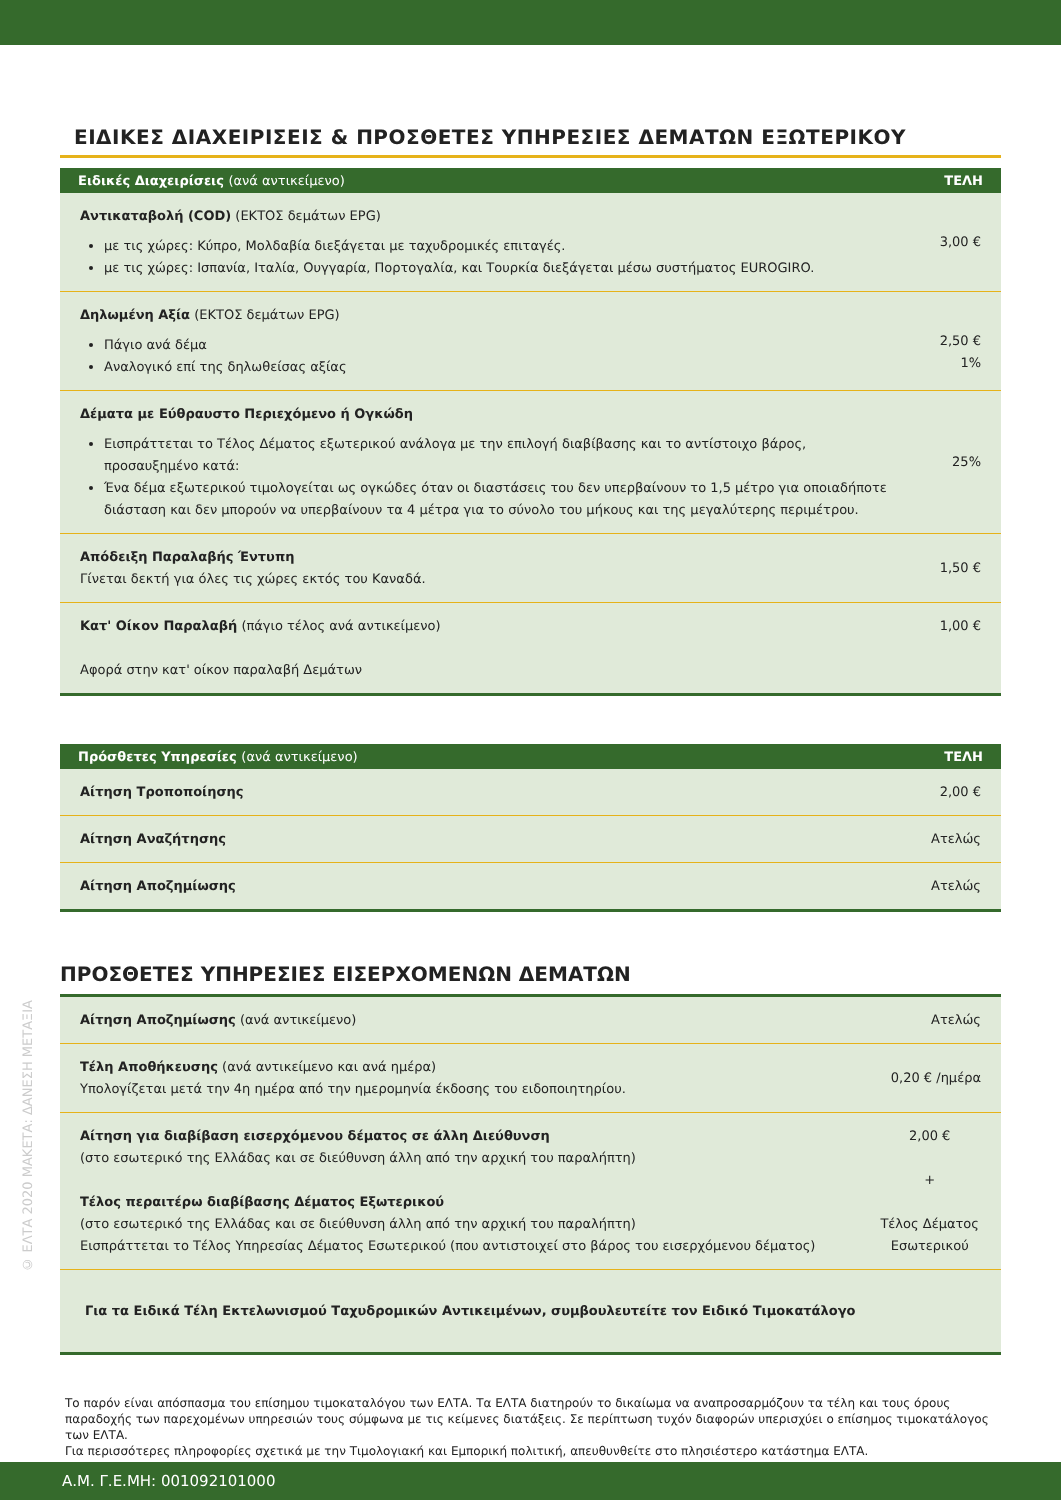© ΕΛΤΑ 2020 ΜΑΚΕΤΑ: ΔΑΝΕΣΗ ΜΕΤΑΞΙΑ
ΕΙΔΙΚΕΣ ΔΙΑΧΕΙΡΙΣΕΙΣ & ΠΡΟΣΘΕΤΕΣ ΥΠΗΡΕΣΙΕΣ ΔΕΜΑΤΩΝ ΕΞΩΤΕΡΙΚΟΥ
| Ειδικές Διαχειρίσεις (ανά αντικείμενο) | ΤΕΛΗ |
| --- | --- |
| Αντικαταβολή (COD) (ΕΚΤΟΣ δεμάτων EPG) με τις χώρες: Κύπρο, Μολδαβία διεξάγεται με ταχυδρομικές επιταγές. με τις χώρες: Ισπανία, Ιταλία, Ουγγαρία, Πορτογαλία, και Τουρκία διεξάγεται μέσω συστήματος EUROGIRO. | 3,00 € |
| Δηλωμένη Αξία (ΕΚΤΟΣ δεμάτων EPG) Πάγιο ανά δέμα Αναλογικό επί της δηλωθείσας αξίας | 2,50 € 1% |
| Δέματα με Εύθραυστο Περιεχόμενο ή Ογκώδη Εισπράττεται το Τέλος Δέματος εξωτερικού ανάλογα με την επιλογή διαβίβασης και το αντίστοιχο βάρος, προσαυξημένο κατά: Ένα δέμα εξωτερικού τιμολογείται ως ογκώδες όταν οι διαστάσεις του δεν υπερβαίνουν το 1,5 μέτρο για οποιαδήποτε διάσταση και δεν μπορούν να υπερβαίνουν τα 4 μέτρα για το σύνολο του μήκους και της μεγαλύτερης περιμέτρου. | 25% |
| Απόδειξη Παραλαβής Έντυπη Γίνεται δεκτή για όλες τις χώρες εκτός του Καναδά. | 1,50 € |
| Κατ' Οίκον Παραλαβή (πάγιο τέλος ανά αντικείμενο) Αφορά στην κατ' οίκον παραλαβή Δεμάτων | 1,00 € |
| Πρόσθετες Υπηρεσίες (ανά αντικείμενο) | ΤΕΛΗ |
| --- | --- |
| Αίτηση Τροποποίησης | 2,00 € |
| Αίτηση Αναζήτησης | Ατελώς |
| Αίτηση Αποζημίωσης | Ατελώς |
ΠΡΟΣΘΕΤΕΣ ΥΠΗΡΕΣΙΕΣ ΕΙΣΕΡΧΟΜΕΝΩΝ ΔΕΜΑΤΩΝ
| Αίτηση Αποζημίωσης (ανά αντικείμενο) | Ατελώς |
| Τέλη Αποθήκευσης (ανά αντικείμενο και ανά ημέρα) Υπολογίζεται μετά την 4η ημέρα από την ημερομηνία έκδοσης του ειδοποιητηρίου. | 0,20 € /ημέρα |
| Αίτηση για διαβίβαση εισερχόμενου δέματος σε άλλη Διεύθυνση (στο εσωτερικό της Ελλάδας και σε διεύθυνση άλλη από την αρχική του παραλήπτη) Τέλος περαιτέρω διαβίβασης Δέματος Εξωτερικού (στο εσωτερικό της Ελλάδας και σε διεύθυνση άλλη από την αρχική του παραλήπτη) Εισπράττεται το Τέλος Υπηρεσίας Δέματος Εσωτερικού (που αντιστοιχεί στο βάρος του εισερχόμενου δέματος) | 2,00 € + Τέλος Δέματος Εσωτερικού |
| Για τα Ειδικά Τέλη Εκτελωνισμού Ταχυδρομικών Αντικειμένων, συμβουλευτείτε τον Ειδικό Τιμοκατάλογο | |
Το παρόν είναι απόσπασμα του επίσημου τιμοκαταλόγου των ΕΛΤΑ. Τα ΕΛΤΑ διατηρούν το δικαίωμα να αναπροσαρμόζουν τα τέλη και τους όρους παραδοχής των παρεχομένων υπηρεσιών τους σύμφωνα με τις κείμενες διατάξεις. Σε περίπτωση τυχόν διαφορών υπερισχύει ο επίσημος τιμοκατάλογος των ΕΛΤΑ.
Για περισσότερες πληροφορίες σχετικά με την Τιμολογιακή και Εμπορική πολιτική, απευθυνθείτε στο πλησιέστερο κατάστημα ΕΛΤΑ.
Α.Μ. Γ.Ε.ΜΗ: 001092101000